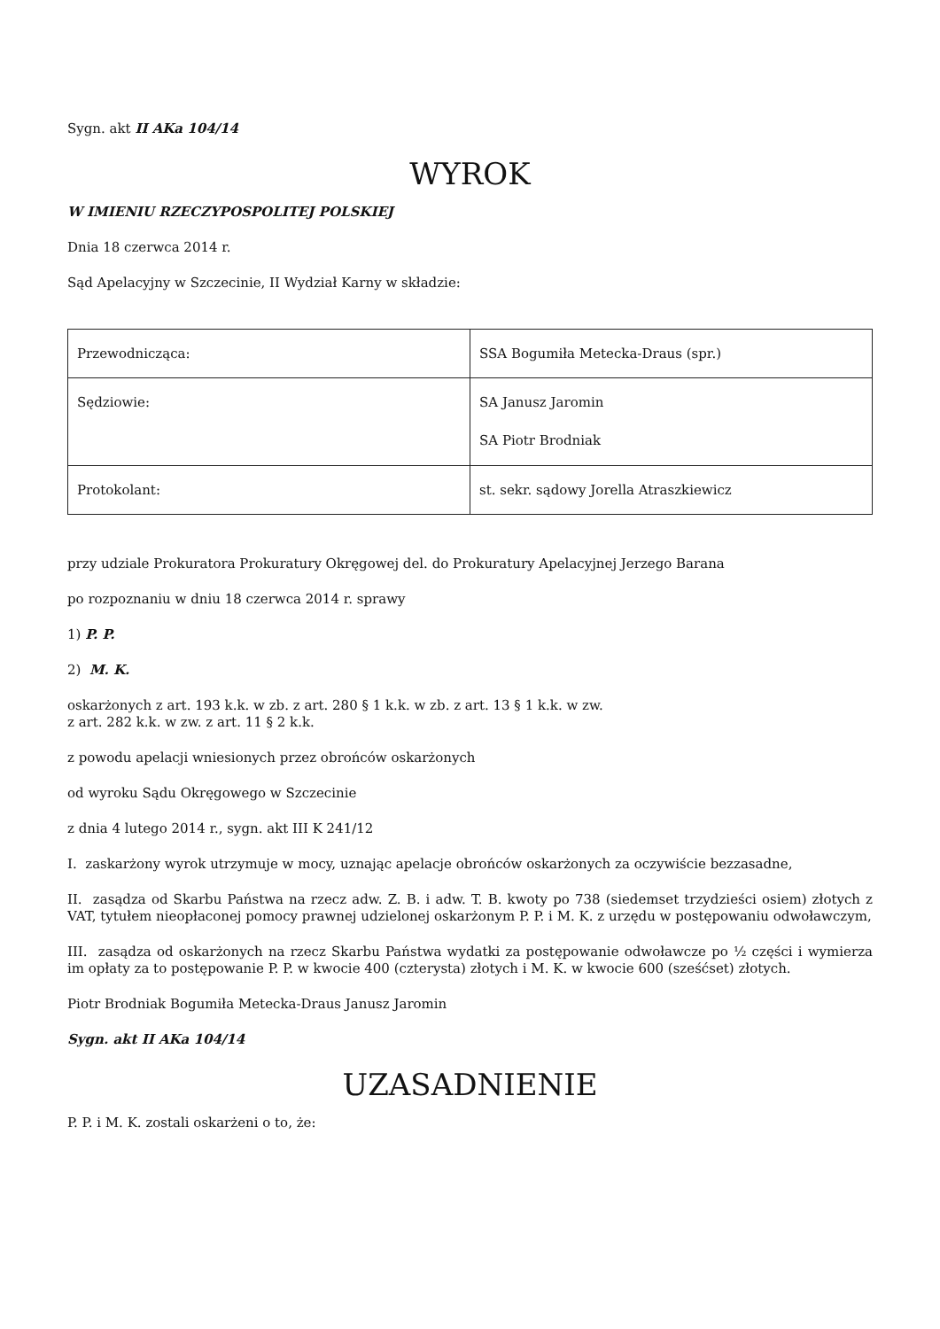Sygn. akt II AKa 104/14
WYROK
W IMIENIU RZECZYPOSPOLITEJ POLSKIEJ
Dnia 18 czerwca 2014 r.
Sąd Apelacyjny w Szczecinie, II Wydział Karny w składzie:
| Przewodnicząca: | SSA Bogumiła Metecka-Draus (spr.) |
| Sędziowie: | SA Janusz Jaromin SA Piotr Brodniak |
| Protokolant: | st. sekr. sądowy Jorella Atraszkiewicz |
przy udziale Prokuratora Prokuratury Okręgowej del. do Prokuratury Apelacyjnej Jerzego Barana
po rozpoznaniu w dniu 18 czerwca 2014 r. sprawy
1) P. P.
2) M. K.
oskarżonych z art. 193 k.k. w zb. z art. 280 § 1 k.k. w zb. z art. 13 § 1 k.k. w zw.
z art. 282 k.k. w zw. z art. 11 § 2 k.k.
z powodu apelacji wniesionych przez obrońców oskarżonych
od wyroku Sądu Okręgowego w Szczecinie
z dnia 4 lutego 2014 r., sygn. akt III K 241/12
I. zaskarżony wyrok utrzymuje w mocy, uznając apelacje obrońców oskarżonych za oczywiście bezzasadne,
II. zasądza od Skarbu Państwa na rzecz adw. Z. B. i adw. T. B. kwoty po 738 (siedemset trzydzieści osiem) złotych z VAT, tytułem nieopłaconej pomocy prawnej udzielonej oskarżonym P. P. i M. K. z urzędu w postępowaniu odwoławczym,
III. zasądza od oskarżonych na rzecz Skarbu Państwa wydatki za postępowanie odwoławcze po ½ części i wymierza im opłaty za to postępowanie P. P. w kwocie 400 (czterysta) złotych i M. K. w kwocie 600 (sześćset) złotych.
Piotr Brodniak Bogumiła Metecka-Draus Janusz Jaromin
Sygn. akt II AKa 104/14
UZASADNIENIE
P. P. i M. K. zostali oskarżeni o to, że: